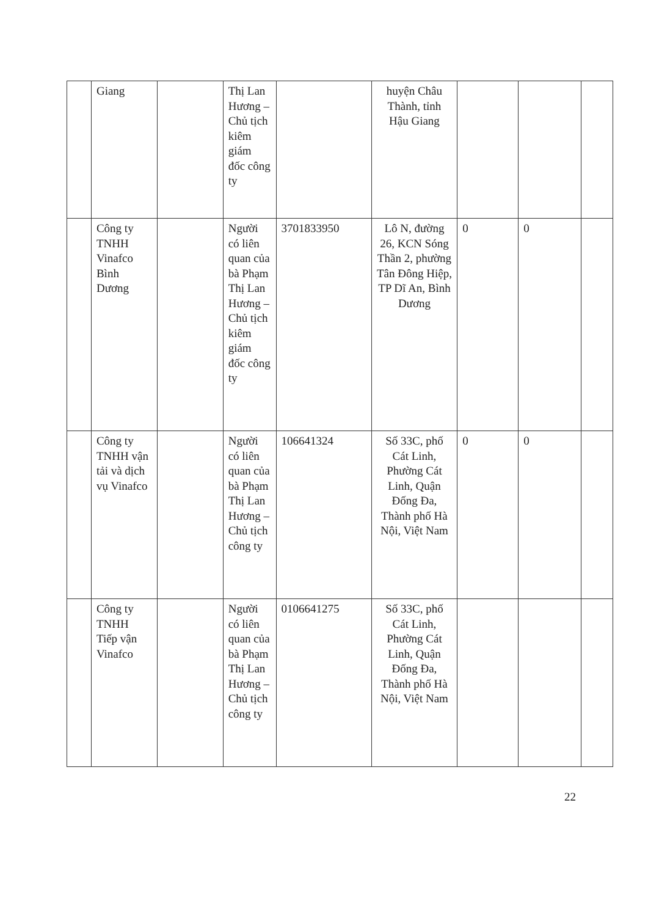| | Giang | | Thị Lan Hương – Chủ tịch kiêm giám đốc công ty | | huyện Châu Thành, tỉnh Hậu Giang | | | |
| | Công ty TNHH Vinafco Bình Dương | | Người có liên quan của bà Phạm Thị Lan Hương – Chủ tịch kiêm giám đốc công ty | 3701833950 | Lô N, đường 26, KCN Sóng Thần 2, phường Tân Đông Hiệp, TP Dĩ An, Bình Dương | 0 | 0 | |
| | Công ty TNHH vận tải và dịch vụ Vinafco | | Người có liên quan của bà Phạm Thị Lan Hương – Chủ tịch công ty | 106641324 | Số 33C, phố Cát Linh, Phường Cát Linh, Quận Đống Đa, Thành phố Hà Nội, Việt Nam | 0 | 0 | |
| | Công ty TNHH Tiếp vận Vinafco | | Người có liên quan của bà Phạm Thị Lan Hương – Chủ tịch công ty | 0106641275 | Số 33C, phố Cát Linh, Phường Cát Linh, Quận Đống Đa, Thành phố Hà Nội, Việt Nam | | | |
22